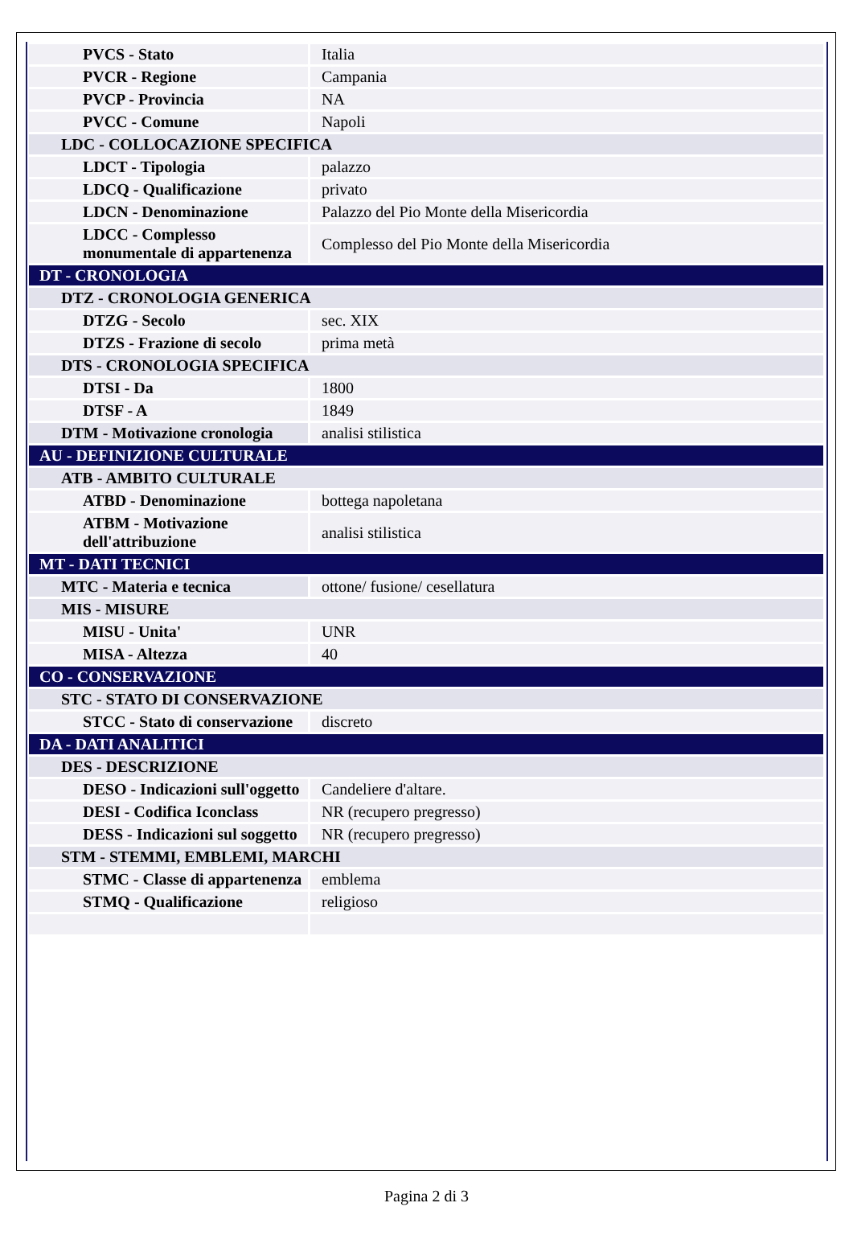| PVCS - Stato | Italia |
| PVCR - Regione | Campania |
| PVCP - Provincia | NA |
| PVCC - Comune | Napoli |
| LDC - COLLOCAZIONE SPECIFICA | |
| LDCT - Tipologia | palazzo |
| LDCQ - Qualificazione | privato |
| LDCN - Denominazione | Palazzo del Pio Monte della Misericordia |
| LDCC - Complesso monumentale di appartenenza | Complesso del Pio Monte della Misericordia |
| DT - CRONOLOGIA | |
| DTZ - CRONOLOGIA GENERICA | |
| DTZG - Secolo | sec. XIX |
| DTZS - Frazione di secolo | prima metà |
| DTS - CRONOLOGIA SPECIFICA | |
| DTSI - Da | 1800 |
| DTSF - A | 1849 |
| DTM - Motivazione cronologia | analisi stilistica |
| AU - DEFINIZIONE CULTURALE | |
| ATB - AMBITO CULTURALE | |
| ATBD - Denominazione | bottega napoletana |
| ATBM - Motivazione dell'attribuzione | analisi stilistica |
| MT - DATI TECNICI | |
| MTC - Materia e tecnica | ottone/ fusione/ cesellatura |
| MIS - MISURE | |
| MISU - Unita' | UNR |
| MISA - Altezza | 40 |
| CO - CONSERVAZIONE | |
| STC - STATO DI CONSERVAZIONE | |
| STCC - Stato di conservazione | discreto |
| DA - DATI ANALITICI | |
| DES - DESCRIZIONE | |
| DESO - Indicazioni sull'oggetto | Candeliere d'altare. |
| DESI - Codifica Iconclass | NR (recupero pregresso) |
| DESS - Indicazioni sul soggetto | NR (recupero pregresso) |
| STM - STEMMI, EMBLEMI, MARCHI | |
| STMC - Classe di appartenenza | emblema |
| STMQ - Qualificazione | religioso |
Pagina 2 di 3